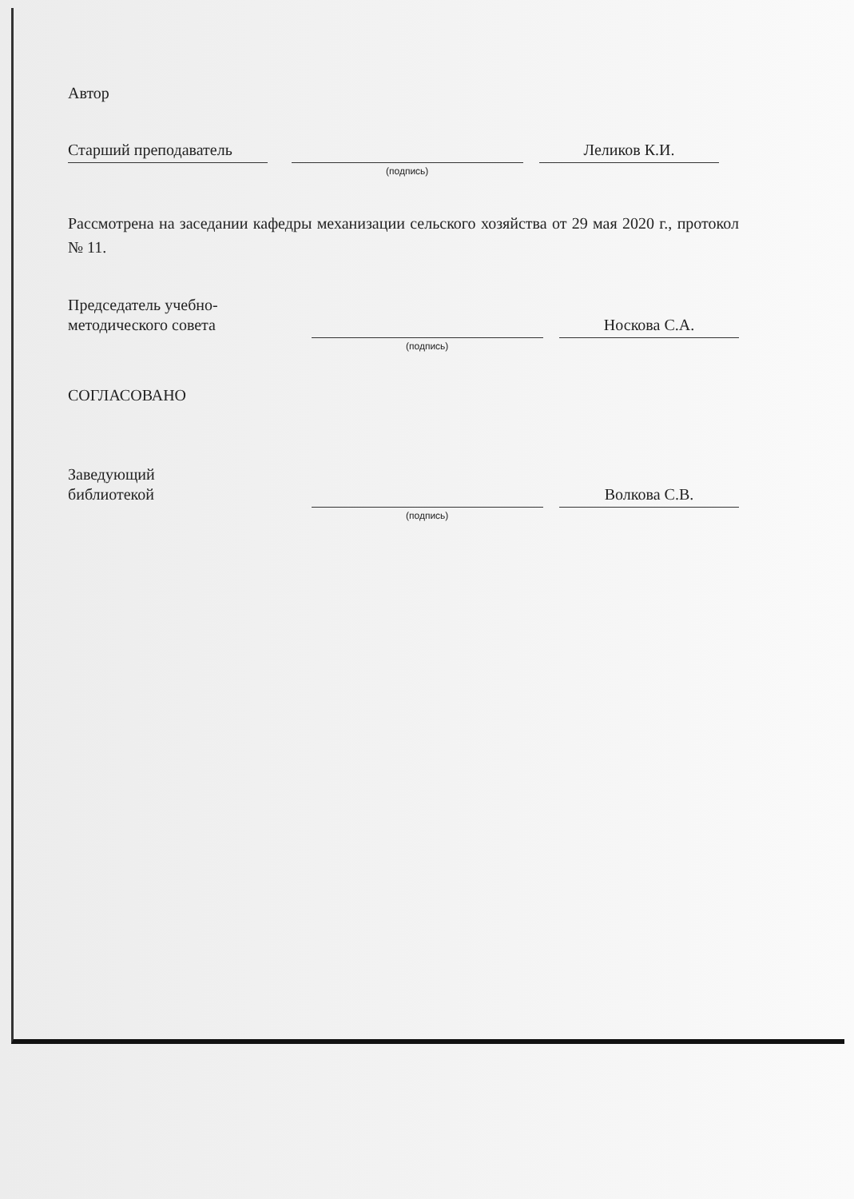Автор
Старший преподаватель
(подпись)
Леликов К.И.
Рассмотрена на заседании кафедры механизации сельского хозяйства от 29 мая 2020 г., протокол № 11.
Председатель учебно-
методического совета
(подпись)
Носкова С.А.
СОГЛАСОВАНО
Заведующий
библиотекой
(подпись)
Волкова С.В.